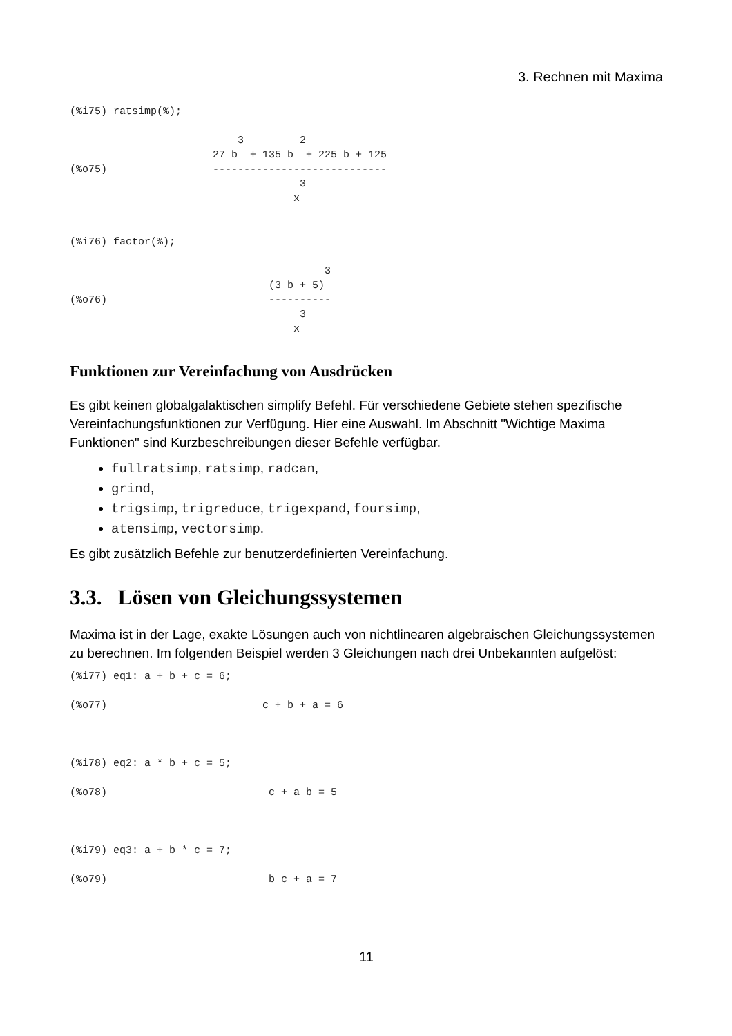3. Rechnen mit Maxima
(%i75) ratsimp(%);

                           3         2
                       27 b  + 135 b  + 225 b + 125
(%o75)                 ----------------------------
                                     3
                                    x


(%i76) factor(%);

                                         3
                                (3 b + 5)
(%o76)                          ----------
                                     3
                                    x
Funktionen zur Vereinfachung von Ausdrücken
Es gibt keinen globalgalaktischen simplify Befehl. Für verschiedene Gebiete stehen spezifische Vereinfachungsfunktionen zur Verfügung. Hier eine Auswahl. Im Abschnitt "Wichtige Maxima Funktionen" sind Kurzbeschreibungen dieser Befehle verfügbar.
fullratsimp, ratsimp, radcan,
grind,
trigsimp, trigreduce, trigexpand, foursimp,
atensimp, vectorsimp.
Es gibt zusätzlich Befehle zur benutzerdefinierten Vereinfachung.
3.3. Lösen von Gleichungssystemen
Maxima ist in der Lage, exakte Lösungen auch von nichtlinearen algebraischen Gleichungssystemen zu berechnen. Im folgenden Beispiel werden 3 Gleichungen nach drei Unbekannten aufgelöst:
(%i77) eq1: a + b + c = 6;

(%o77)                         c + b + a = 6



(%i78) eq2: a * b + c = 5;

(%o78)                          c + a b = 5



(%i79) eq3: a + b * c = 7;

(%o79)                          b c + a = 7
11